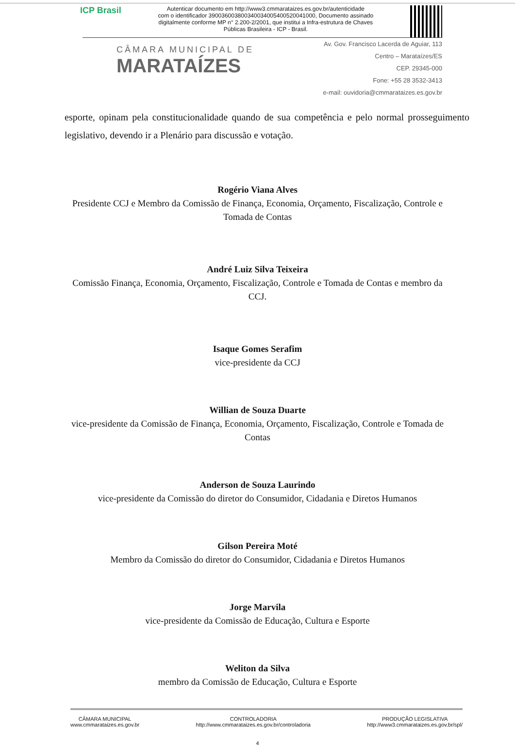ICP Brasil
Autenticar documento em http://www3.cmmarataizes.es.gov.br/autenticidade
com o identificador 390036003800340034005400520041000, Documento assinado
digitalmente conforme MP n° 2.200-2/2001, que institui a Infra-estrutura de Chaves
Públicas Brasileira - ICP - Brasil.
CÂMARA MUNICIPAL DE
MARATAÍZES
Av. Gov. Francisco Lacerda de Aguiar, 113
Centro – Marataízes/ES
CEP. 29345-000
Fone: +55 28 3532-3413
e-mail: ouvidoria@cmmarataizes.es.gov.br
esporte, opinam pela constitucionalidade quando de sua competência e pelo normal prosseguimento legislativo, devendo ir a Plenário para discussão e votação.
Rogério Viana Alves
Presidente CCJ e Membro da Comissão de Finança, Economia, Orçamento, Fiscalização, Controle e Tomada de Contas
André Luiz Silva Teixeira
Comissão Finança, Economia, Orçamento, Fiscalização, Controle e Tomada de Contas e membro da CCJ.
Isaque Gomes Serafim
vice-presidente da CCJ
Willian de Souza Duarte
vice-presidente da Comissão de Finança, Economia, Orçamento, Fiscalização, Controle e Tomada de Contas
Anderson de Souza Laurindo
vice-presidente da Comissão do diretor do Consumidor, Cidadania e Diretos Humanos
Gilson Pereira Moté
Membro da Comissão do diretor do Consumidor, Cidadania e Diretos Humanos
Jorge Marvila
vice-presidente da Comissão de Educação, Cultura e Esporte
Weliton da Silva
membro da Comissão de Educação, Cultura e Esporte
CÂMARA MUNICIPAL
www.cmmarataizes.es.gov.br
CONTROLADORIA
http://www.cmmarataizes.es.gov.br/controladoria
PRODUÇÃO LEGISLATIVA
http://www3.cmmarataizes.es.gov.br/spl/
4